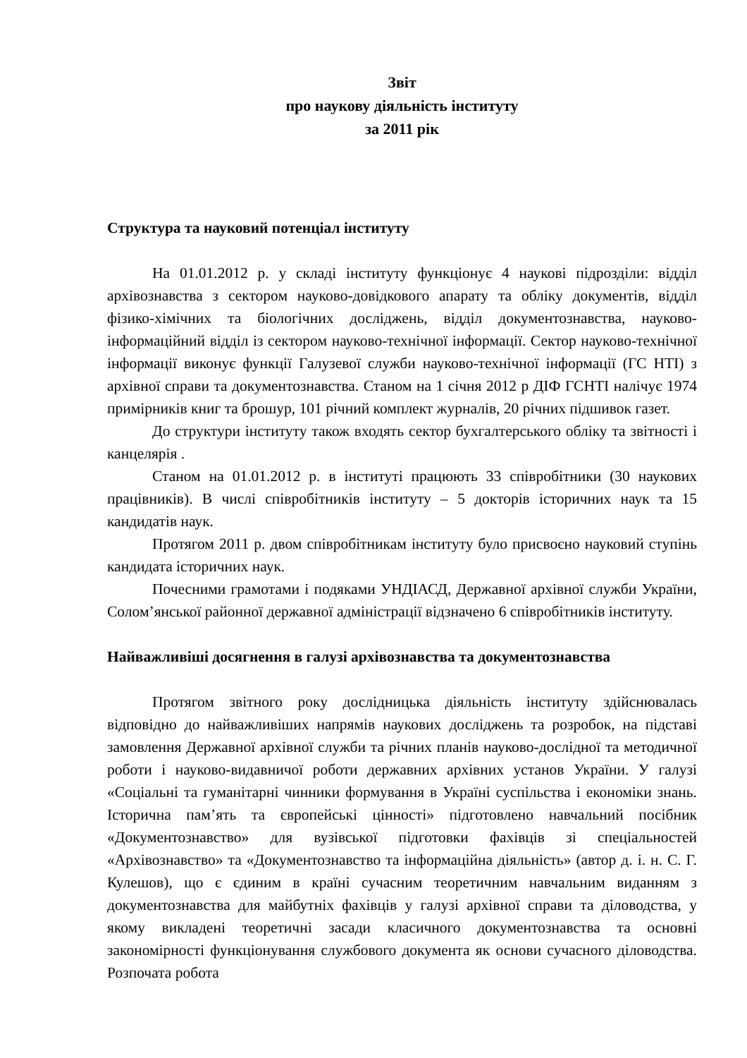Звіт
про наукову діяльність інституту
за 2011 рік
Структура та науковий потенціал інституту
На 01.01.2012 р. у складі інституту функціонує 4 наукові підрозділи: відділ архівознавства з сектором науково-довідкового апарату та обліку документів, відділ фізико-хімічних та біологічних досліджень, відділ документознавства, науково-інформаційний відділ із сектором науково-технічної інформації. Сектор науково-технічної інформації виконує функції Галузевої служби науково-технічної інформації (ГС НТІ) з архівної справи та документознавства. Станом на 1 січня 2012 р ДІФ ГСНТІ налічує 1974 примірників книг та брошур, 101 річний комплект журналів, 20 річних підшивок газет.
До структури інституту також входять сектор бухгалтерського обліку та звітності і канцелярія .
Станом на 01.01.2012 р. в інституті працюють 33 співробітники (30 наукових працівників). В числі співробітників інституту – 5 докторів історичних наук та 15 кандидатів наук.
Протягом 2011 р. двом співробітникам інституту було присвоєно науковий ступінь кандидата історичних наук.
Почесними грамотами і подяками УНДІАСД, Державної архівної служби України, Солом’янської районної державної адміністрації відзначено 6 співробітників інституту.
Найважливіші досягнення в галузі архівознавства та документознавства
Протягом звітного року дослідницька діяльність інституту здійснювалась відповідно до найважливіших напрямів наукових досліджень та розробок, на підставі замовлення Державної архівної служби та річних планів науково-дослідної та методичної роботи і науково-видавничої роботи державних архівних установ України. У галузі «Соціальні та гуманітарні чинники формування в Україні суспільства і економіки знань. Історична пам’ять та європейські цінності» підготовлено навчальний посібник «Документознавство» для вузівської підготовки фахівців зі спеціальностей «Архівознавство» та «Документознавство та інформаційна діяльність» (автор д. і. н. С. Г. Кулешов), що є єдиним в країні сучасним теоретичним навчальним виданням з документознавства для майбутніх фахівців у галузі архівної справи та діловодства, у якому викладені теоретичні засади класичного документознавства та основні закономірності функціонування службового документа як основи сучасного діловодства. Розпочата робота